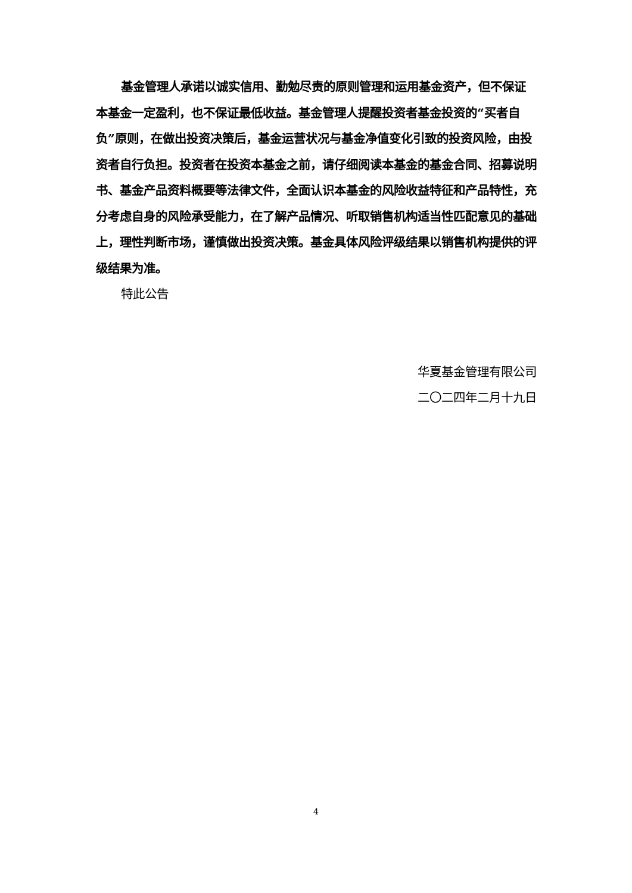基金管理人承诺以诚实信用、勤勉尽责的原则管理和运用基金资产，但不保证本基金一定盈利，也不保证最低收益。基金管理人提醒投资者基金投资的“买者自负”原则，在做出投资决策后，基金运营状况与基金净值变化引致的投资风险，由投资者自行负担。投资者在投资本基金之前，请仔细阅读本基金的基金合同、招募说明书、基金产品资料概要等法律文件，全面认识本基金的风险收益特征和产品特性，充分考虑自身的风险承受能力，在了解产品情况、听取销售机构适当性匹配意见的基础上，理性判断市场，谨慎做出投资决策。基金具体风险评级结果以销售机构提供的评级结果为准。
特此公告
华夏基金管理有限公司
二〇二四年二月十九日
4